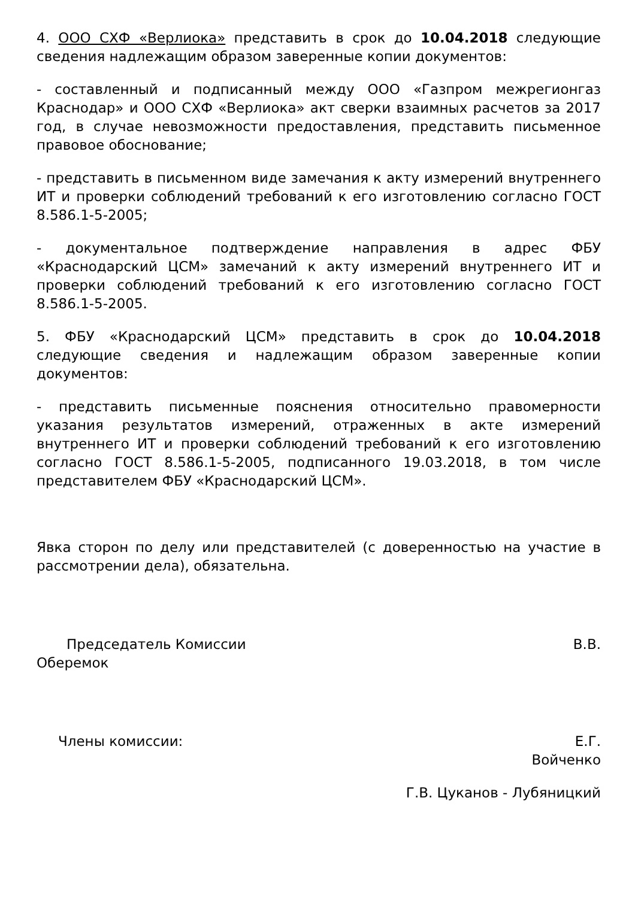4. ООО СХФ «Верлиока» представить в срок до 10.04.2018 следующие сведения надлежащим образом заверенные копии документов:
- составленный и подписанный между ООО «Газпром межрегионгаз Краснодар» и ООО СХФ «Верлиока» акт сверки взаимных расчетов за 2017 год, в случае невозможности предоставления, представить письменное правовое обоснование;
- представить в письменном виде замечания к акту измерений внутреннего ИТ и проверки соблюдений требований к его изготовлению согласно ГОСТ 8.586.1-5-2005;
- документальное подтверждение направления в адрес ФБУ «Краснодарский ЦСМ» замечаний к акту измерений внутреннего ИТ и проверки соблюдений требований к его изготовлению согласно ГОСТ 8.586.1-5-2005.
5. ФБУ «Краснодарский ЦСМ» представить в срок до 10.04.2018 следующие сведения и надлежащим образом заверенные копии документов:
- представить письменные пояснения относительно правомерности указания результатов измерений, отраженных в акте измерений внутреннего ИТ и проверки соблюдений требований к его изготовлению согласно ГОСТ 8.586.1-5-2005, подписанного 19.03.2018, в том числе представителем ФБУ «Краснодарский ЦСМ».
Явка сторон по делу или представителей (с доверенностью на участие в рассмотрении дела), обязательна.
Председатель Комиссии В.В.
Оберемок
Члены комиссии: Е.Г.
Войченко
Г.В. Цуканов - Лубяницкий